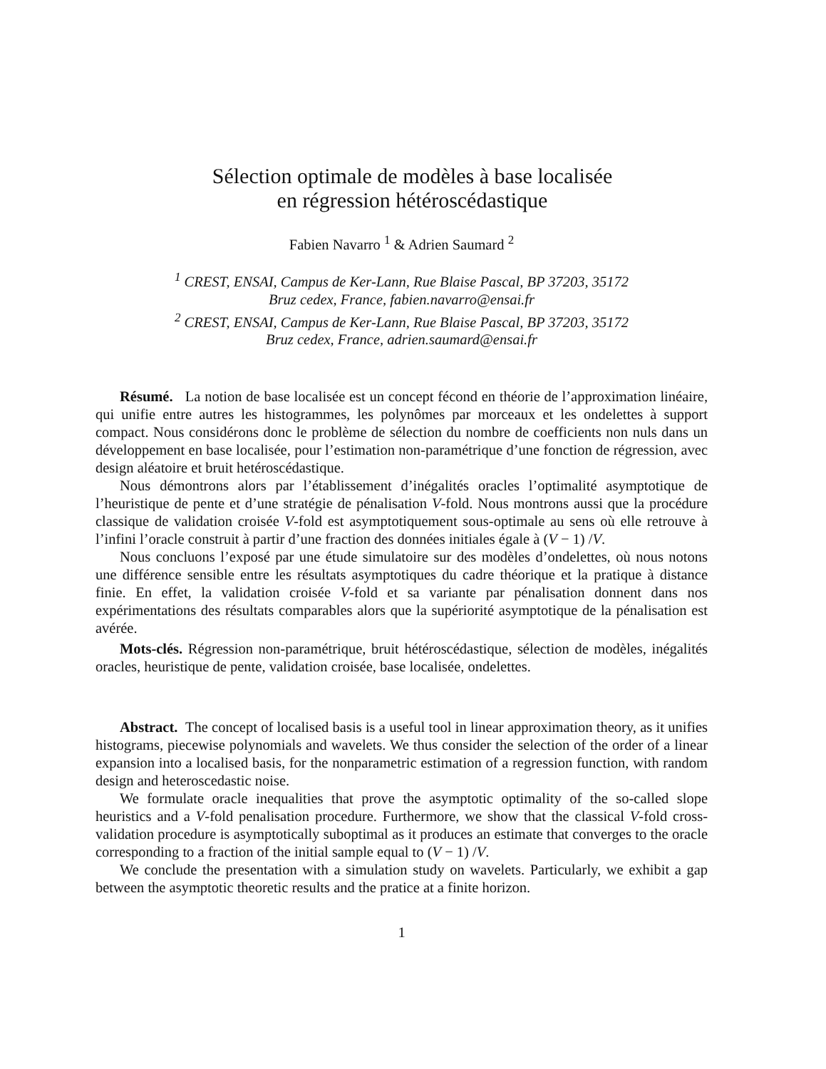Sélection optimale de modèles à base localisée
en régression hétéroscédastique
Fabien Navarro <sup>1</sup> & Adrien Saumard <sup>2</sup>
<sup>1</sup> CREST, ENSAI, Campus de Ker-Lann, Rue Blaise Pascal, BP 37203, 35172
Bruz cedex, France, fabien.navarro@ensai.fr
<sup>2</sup> CREST, ENSAI, Campus de Ker-Lann, Rue Blaise Pascal, BP 37203, 35172
Bruz cedex, France, adrien.saumard@ensai.fr
Résumé. La notion de base localisée est un concept fécond en théorie de l’approximation linéaire, qui unifie entre autres les histogrammes, les polynômes par morceaux et les ondelettes à support compact. Nous considérons donc le problème de sélection du nombre de coefficients non nuls dans un développement en base localisée, pour l’estimation non-paramétrique d’une fonction de régression, avec design aléatoire et bruit hetéroscédastique.
Nous démontrons alors par l’établissement d’inégalités oracles l’optimalité asymptotique de l’heuristique de pente et d’une stratégie de pénalisation V-fold. Nous montrons aussi que la procédure classique de validation croisée V-fold est asymptotiquement sous-optimale au sens où elle retrouve à l’infini l’oracle construit à partir d’une fraction des données initiales égale à (V − 1) /V.
Nous concluons l’exposé par une étude simulatoire sur des modèles d’ondelettes, où nous notons une différence sensible entre les résultats asymptotiques du cadre théorique et la pratique à distance finie. En effet, la validation croisée V-fold et sa variante par pénalisation donnent dans nos expérimentations des résultats comparables alors que la supériorité asymptotique de la pénalisation est avérée.
Mots-clés. Régression non-paramétrique, bruit hétéroscédastique, sélection de modèles, inégalités oracles, heuristique de pente, validation croisée, base localisée, ondelettes.
Abstract. The concept of localised basis is a useful tool in linear approximation theory, as it unifies histograms, piecewise polynomials and wavelets. We thus consider the selection of the order of a linear expansion into a localised basis, for the nonparametric estimation of a regression function, with random design and heteroscedastic noise.
We formulate oracle inequalities that prove the asymptotic optimality of the so-called slope heuristics and a V-fold penalisation procedure. Furthermore, we show that the classical V-fold cross-validation procedure is asymptotically suboptimal as it produces an estimate that converges to the oracle corresponding to a fraction of the initial sample equal to (V − 1) /V.
We conclude the presentation with a simulation study on wavelets. Particularly, we exhibit a gap between the asymptotic theoretic results and the pratice at a finite horizon.
1